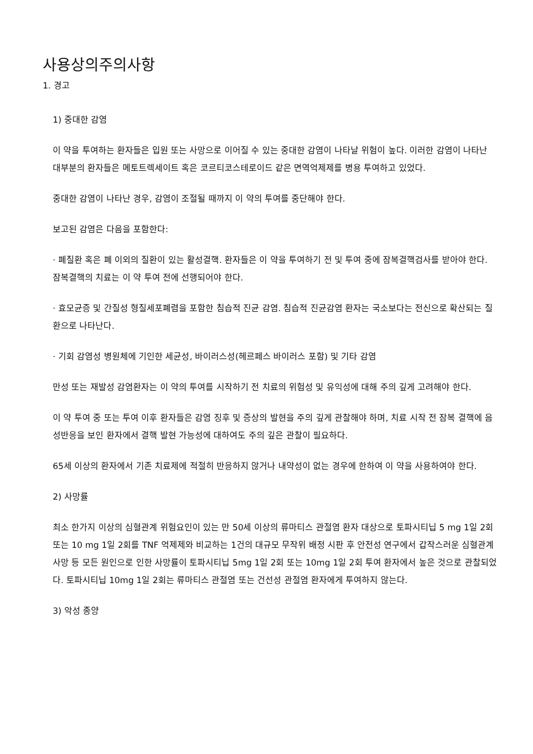사용상의주의사항
1. 경고
1) 중대한 감염
이 약을 투여하는 환자들은 입원 또는 사망으로 이어질 수 있는 중대한 감염이 나타날 위험이 높다. 이러한 감염이 나타난 대부분의 환자들은 메토트렉세이트 혹은 코르티코스테로이드 같은 면역억제제를 병용 투여하고 있었다.
중대한 감염이 나타난 경우, 감염이 조절될 때까지 이 약의 투여를 중단해야 한다.
보고된 감염은 다음을 포함한다:
· 폐질환 혹은 폐 이외의 질환이 있는 활성결핵. 환자들은 이 약을 투여하기 전 및 투여 중에 잠복결핵검사를 받아야 한다. 잠복결핵의 치료는 이 약 투여 전에 선행되어야 한다.
· 효모균증 및 간질성 형질세포폐렴을 포함한 침습적 진균 감염. 침습적 진균감염 환자는 국소보다는 전신으로 확산되는 질환으로 나타난다.
· 기회 감염성 병원체에 기인한 세균성, 바이러스성(헤르페스 바이러스 포함) 및 기타 감염
만성 또는 재발성 감염환자는 이 약의 투여를 시작하기 전 치료의 위험성 및 유익성에 대해 주의 깊게 고려해야 한다.
이 약 투여 중 또는 투여 이후 환자들은 감염 징후 및 증상의 발현을 주의 깊게 관찰해야 하며, 치료 시작 전 잠복 결핵에 음성반응을 보인 환자에서 결핵 발현 가능성에 대하여도 주의 깊은 관찰이 필요하다.
65세 이상의 환자에서 기존 치료제에 적절히 반응하지 않거나 내약성이 없는 경우에 한하여 이 약을 사용하여야 한다.
2) 사망률
최소 한가지 이상의 심혈관계 위험요인이 있는 만 50세 이상의 류마티스 관절염 환자 대상으로 토파시티닙 5 mg 1일 2회 또는 10 mg 1일 2회를 TNF 억제제와 비교하는 1건의 대규모 무작위 배정 시판 후 안전성 연구에서 갑작스러운 심혈관계 사망 등 모든 원인으로 인한 사망률이 토파시티닙 5mg 1일 2회 또는 10mg 1일 2회 투여 환자에서 높은 것으로 관찰되었다. 토파시티닙 10mg 1일 2회는 류마티스 관절염 또는 건선성 관절염 환자에게 투여하지 않는다.
3) 악성 종양